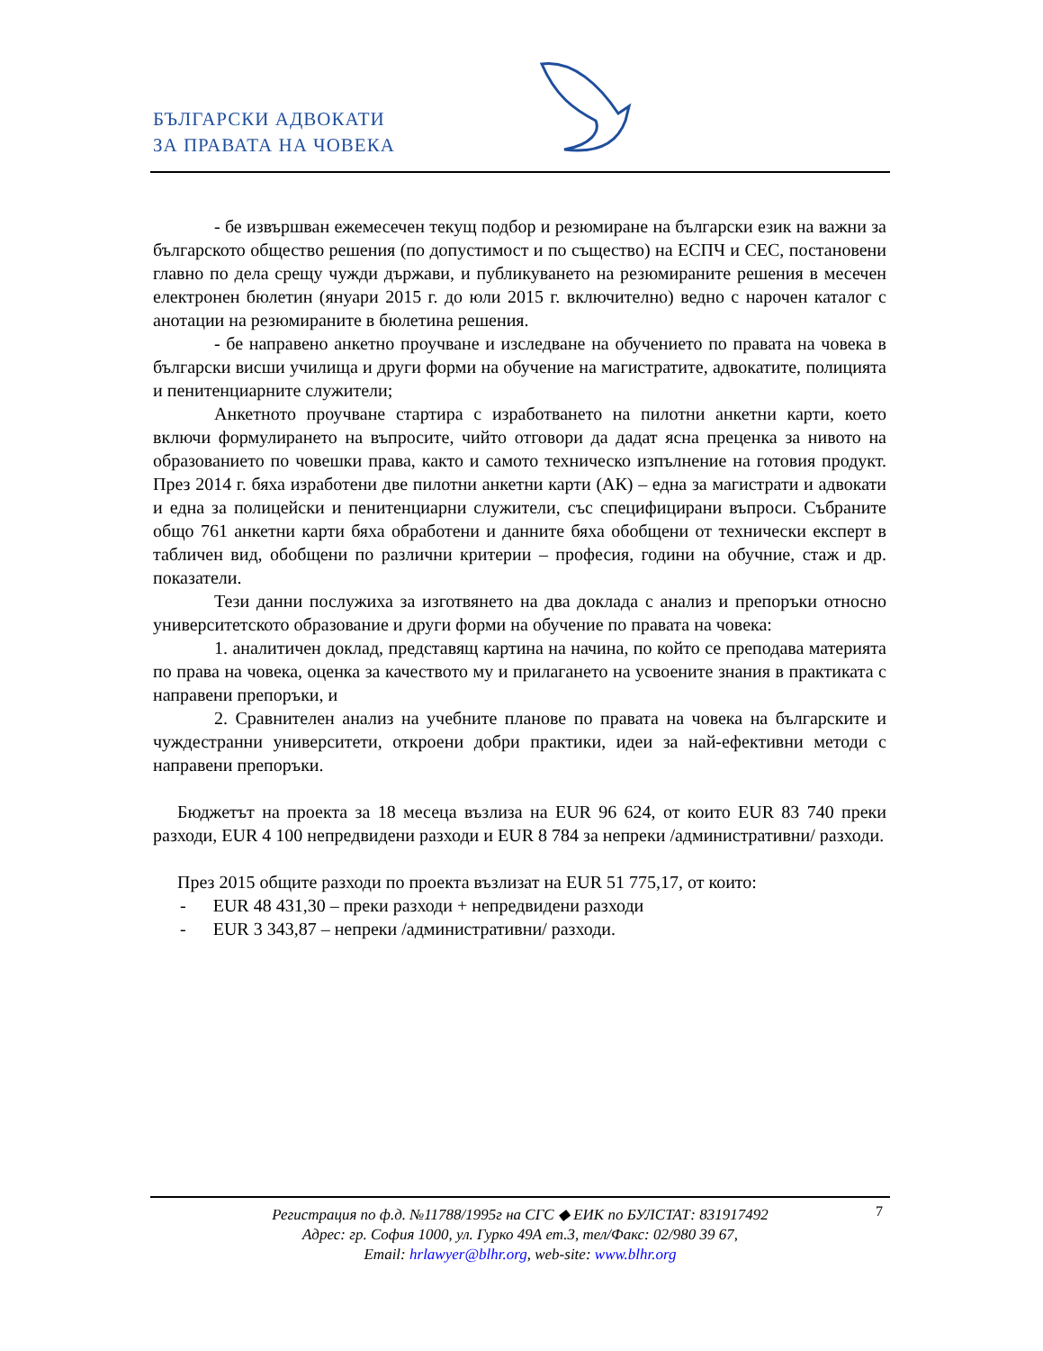БЪЛГАРСКИ АДВОКАТИ
ЗА ПРАВАТА НА ЧОВЕКА
- бе извършван ежемесечен текущ подбор и резюмиране на български език на важни за българското общество решения (по допустимост и по същество) на ЕСПЧ и СЕС, постановени главно по дела срещу чужди държави, и публикуването на резюмираните решения в месечен електронен бюлетин (януари 2015 г. до юли 2015 г. включително) ведно с нарочен каталог с анотации на резюмираните в бюлетина решения.
- бе направено анкетно проучване и изследване на обучението по правата на човека в български висши училища и други форми на обучение на магистратите, адвокатите, полицията и пенитенциарните служители;
Анкетното проучване стартира с изработването на пилотни анкетни карти, което включи формулирането на въпросите, чийто отговори да дадат ясна преценка за нивото на образованието по човешки права, както и самото техническо изпълнение на готовия продукт. През 2014 г. бяха изработени две пилотни анкетни карти (АК) – една за магистрати и адвокати и една за полицейски и пенитенциарни служители, със специфицирани въпроси. Събраните общо 761 анкетни карти бяха обработени и данните бяха обобщени от технически експерт в табличен вид, обобщени по различни критерии – професия, години на обучние, стаж и др. показатели.
Тези данни послужиха за изготвянето на два доклада с анализ и препоръки относно университетското образование и други форми на обучение по правата на човека:
1. аналитичен доклад, представящ картина на начина, по който се преподава материята по права на човека, оценка за качеството му и прилагането на усвоените знания в практиката с направени препоръки, и
2. Сравнителен анализ на учебните планове по правата на човека на българските и чуждестранни университети, откроени добри практики, идеи за най-ефективни методи с направени препоръки.
Бюджетът на проекта за 18 месеца възлиза на EUR 96 624, от които EUR 83 740 преки разходи, EUR 4 100 непредвидени разходи и EUR 8 784 за непреки /административни/ разходи.
През 2015 общите разходи по проекта възлизат на EUR 51 775,17, от които:
- EUR 48 431,30 – преки разходи + непредвидени разходи
- EUR 3 343,87 – непреки /административни/ разходи.
7 Регистрация по ф.д. №11788/1995г на СГС ◆ ЕИК по БУЛСТАТ: 831917492
Адрес: гр. София 1000, ул. Гурко 49А ет.3, тел/Факс: 02/980 39 67,
Email: hrlawyer@blhr.org, web-site: www.blhr.org